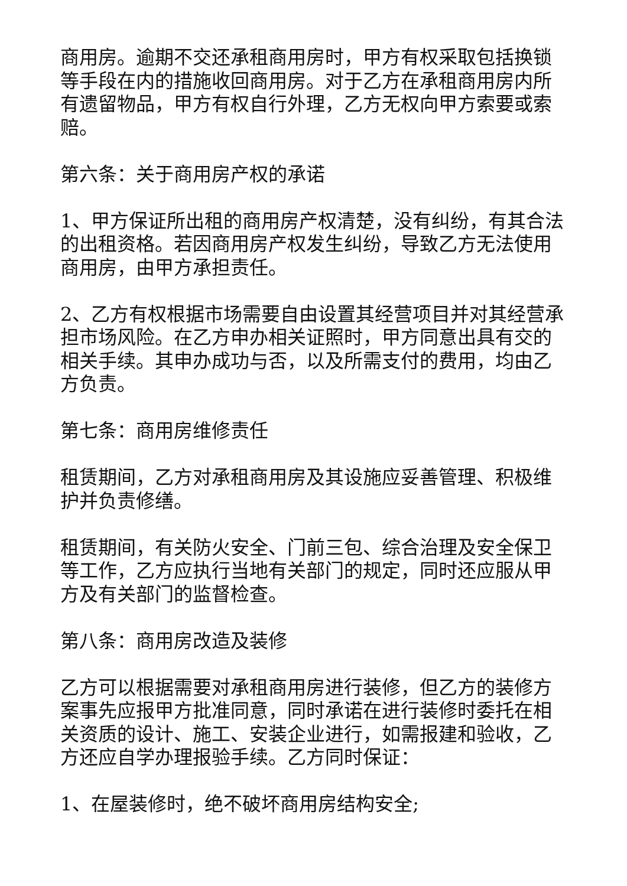商用房。逾期不交还承租商用房时，甲方有权采取包括换锁等手段在内的措施收回商用房。对于乙方在承租商用房内所有遗留物品，甲方有权自行外理，乙方无权向甲方索要或索赔。
第六条：关于商用房产权的承诺
1、甲方保证所出租的商用房产权清楚，没有纠纷，有其合法的出租资格。若因商用房产权发生纠纷，导致乙方无法使用商用房，由甲方承担责任。
2、乙方有权根据市场需要自由设置其经营项目并对其经营承担市场风险。在乙方申办相关证照时，甲方同意出具有交的相关手续。其申办成功与否，以及所需支付的费用，均由乙方负责。
第七条：商用房维修责任
租赁期间，乙方对承租商用房及其设施应妥善管理、积极维护并负责修缮。
租赁期间，有关防火安全、门前三包、综合治理及安全保卫等工作，乙方应执行当地有关部门的规定，同时还应服从甲方及有关部门的监督检查。
第八条：商用房改造及装修
乙方可以根据需要对承租商用房进行装修，但乙方的装修方案事先应报甲方批准同意，同时承诺在进行装修时委托在相关资质的设计、施工、安装企业进行，如需报建和验收，乙方还应自学办理报验手续。乙方同时保证：
1、在屋装修时，绝不破坏商用房结构安全;